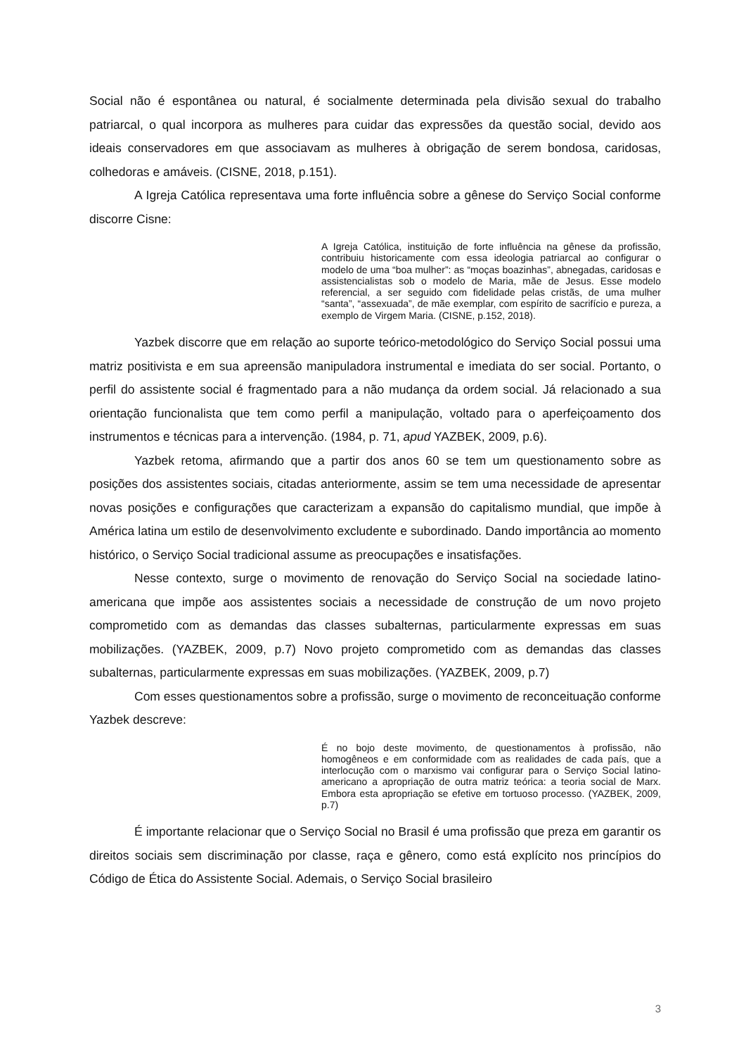Social não é espontânea ou natural, é socialmente determinada pela divisão sexual do trabalho patriarcal, o qual incorpora as mulheres para cuidar das expressões da questão social, devido aos ideais conservadores em que associavam as mulheres à obrigação de serem bondosa, caridosas, colhedoras e amáveis. (CISNE, 2018, p.151).
A Igreja Católica representava uma forte influência sobre a gênese do Serviço Social conforme discorre Cisne:
A Igreja Católica, instituição de forte influência na gênese da profissão, contribuiu historicamente com essa ideologia patriarcal ao configurar o modelo de uma “boa mulher”: as “moças boazinhas”, abnegadas, caridosas e assistencialistas sob o modelo de Maria, mãe de Jesus. Esse modelo referencial, a ser seguido com fidelidade pelas cristãs, de uma mulher “santa”, “assexuada”, de mãe exemplar, com espírito de sacrifício e pureza, a exemplo de Virgem Maria. (CISNE, p.152, 2018).
Yazbek discorre que em relação ao suporte teórico-metodológico do Serviço Social possui uma matriz positivista e em sua apreensão manipuladora instrumental e imediata do ser social. Portanto, o perfil do assistente social é fragmentado para a não mudança da ordem social. Já relacionado a sua orientação funcionalista que tem como perfil a manipulação, voltado para o aperfeiçoamento dos instrumentos e técnicas para a intervenção. (1984, p. 71, apud YAZBEK, 2009, p.6).
Yazbek retoma, afirmando que a partir dos anos 60 se tem um questionamento sobre as posições dos assistentes sociais, citadas anteriormente, assim se tem uma necessidade de apresentar novas posições e configurações que caracterizam a expansão do capitalismo mundial, que impõe à América latina um estilo de desenvolvimento excludente e subordinado. Dando importância ao momento histórico, o Serviço Social tradicional assume as preocupações e insatisfações.
Nesse contexto, surge o movimento de renovação do Serviço Social na sociedade latino-americana que impõe aos assistentes sociais a necessidade de construção de um novo projeto comprometido com as demandas das classes subalternas, particularmente expressas em suas mobilizações. (YAZBEK, 2009, p.7) Novo projeto comprometido com as demandas das classes subalternas, particularmente expressas em suas mobilizações. (YAZBEK, 2009, p.7)
Com esses questionamentos sobre a profissão, surge o movimento de reconceituação conforme Yazbek descreve:
É no bojo deste movimento, de questionamentos à profissão, não homogêneos e em conformidade com as realidades de cada país, que a interlocução com o marxismo vai configurar para o Serviço Social latino-americano a apropriação de outra matriz teórica: a teoria social de Marx. Embora esta apropriação se efetive em tortuoso processo. (YAZBEK, 2009, p.7)
É importante relacionar que o Serviço Social no Brasil é uma profissão que preza em garantir os direitos sociais sem discriminação por classe, raça e gênero, como está explícito nos princípios do Código de Ética do Assistente Social. Ademais, o Serviço Social brasileiro
3